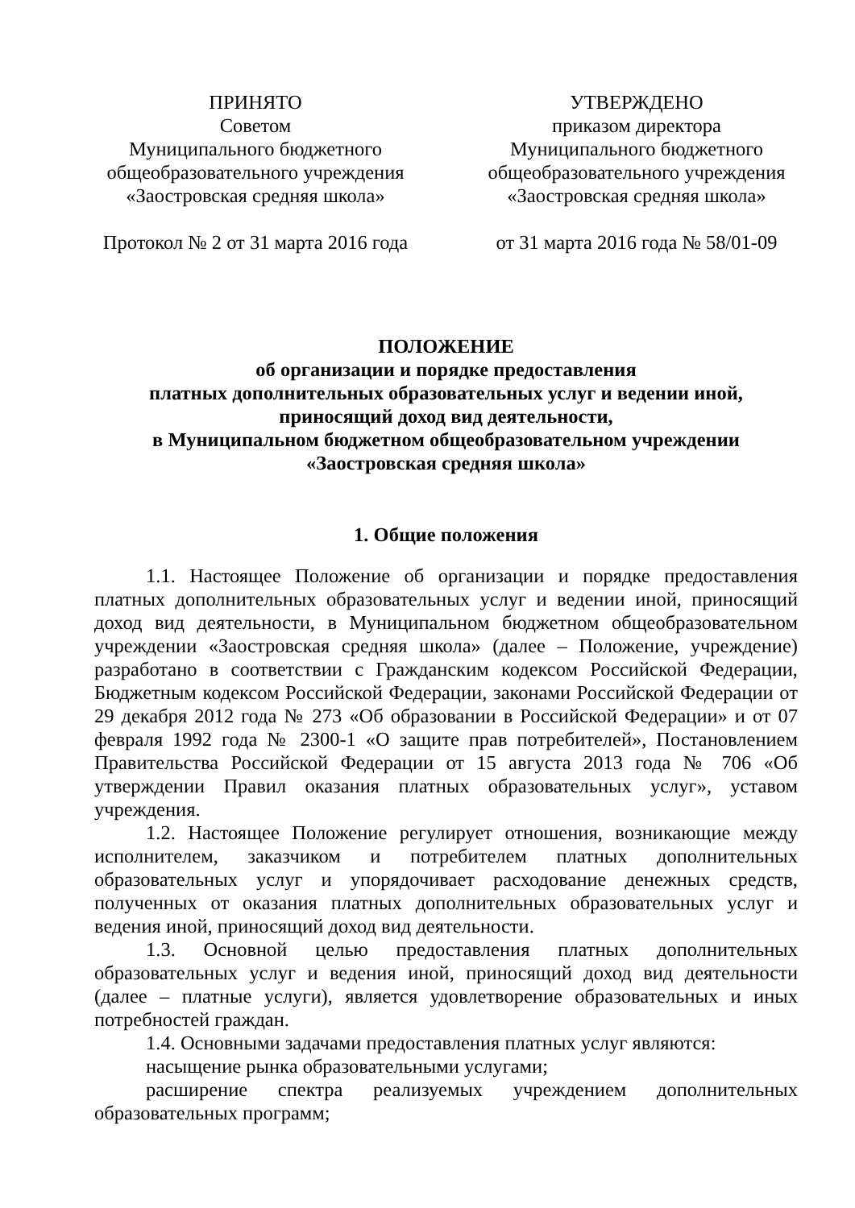ПРИНЯТО
Советом
Муниципального бюджетного
общеобразовательного учреждения
«Заостровская средняя школа»
Протокол № 2 от 31 марта 2016 года
УТВЕРЖДЕНО
приказом директора
Муниципального бюджетного
общеобразовательного учреждения
«Заостровская средняя школа»
от 31 марта 2016 года № 58/01-09
ПОЛОЖЕНИЕ
об организации и порядке предоставления
платных дополнительных образовательных услуг и ведении иной,
приносящий доход вид деятельности,
в Муниципальном бюджетном общеобразовательном учреждении
«Заостровская средняя школа»
1. Общие положения
1.1. Настоящее Положение об организации и порядке предоставления платных дополнительных образовательных услуг и ведении иной, приносящий доход вид деятельности, в Муниципальном бюджетном общеобразовательном учреждении «Заостровская средняя школа» (далее – Положение, учреждение) разработано в соответствии с Гражданским кодексом Российской Федерации, Бюджетным кодексом Российской Федерации, законами Российской Федерации от 29 декабря 2012 года № 273 «Об образовании в Российской Федерации» и от 07 февраля 1992 года № 2300-1 «О защите прав потребителей», Постановлением Правительства Российской Федерации от 15 августа 2013 года № 706 «Об утверждении Правил оказания платных образовательных услуг», уставом учреждения.
1.2. Настоящее Положение регулирует отношения, возникающие между исполнителем, заказчиком и потребителем платных дополнительных образовательных услуг и упорядочивает расходование денежных средств, полученных от оказания платных дополнительных образовательных услуг и ведения иной, приносящий доход вид деятельности.
1.3. Основной целью предоставления платных дополнительных образовательных услуг и ведения иной, приносящий доход вид деятельности (далее – платные услуги), является удовлетворение образовательных и иных потребностей граждан.
1.4. Основными задачами предоставления платных услуг являются:
насыщение рынка образовательными услугами;
расширение спектра реализуемых учреждением дополнительных образовательных программ;